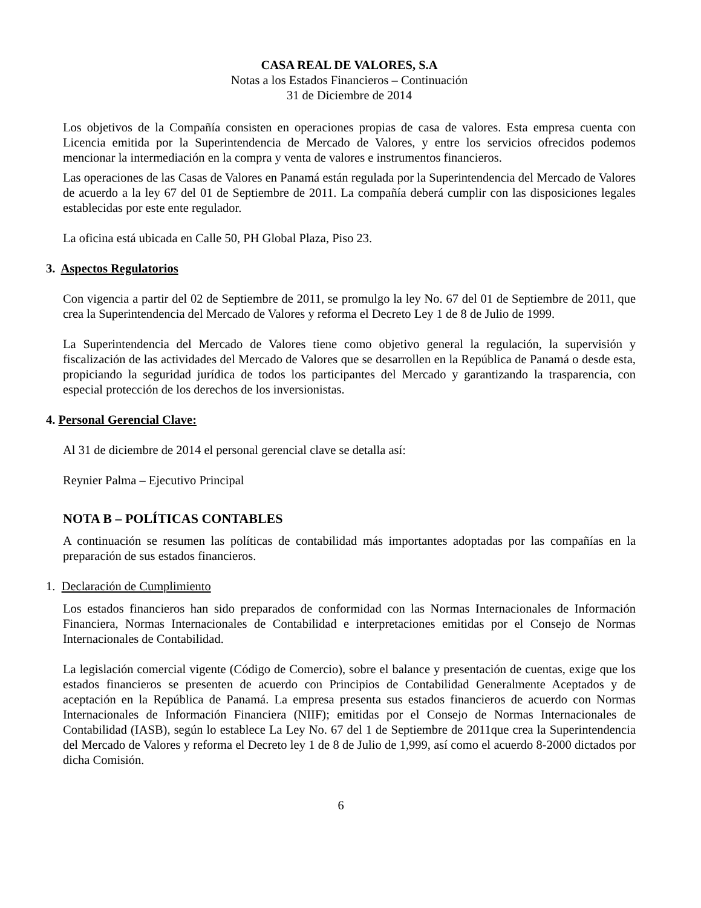CASA REAL DE VALORES, S.A
Notas a los Estados Financieros – Continuación
31 de Diciembre de 2014
Los objetivos de la Compañía consisten en operaciones propias de casa de valores. Esta empresa cuenta con Licencia emitida por la Superintendencia de Mercado de Valores, y entre los servicios ofrecidos podemos mencionar la intermediación en la compra y venta de valores e instrumentos financieros.
Las operaciones de las Casas de Valores en Panamá están regulada por la Superintendencia del Mercado de Valores de acuerdo a la ley 67 del 01 de Septiembre de 2011. La compañía deberá cumplir con las disposiciones legales establecidas por este ente regulador.
La oficina está ubicada en Calle 50, PH Global Plaza, Piso 23.
3. Aspectos Regulatorios
Con vigencia a partir del 02 de Septiembre de 2011, se promulgo la ley No. 67 del 01 de Septiembre de 2011, que crea la Superintendencia del Mercado de Valores y reforma el Decreto Ley 1 de 8 de Julio de 1999.
La Superintendencia del Mercado de Valores tiene como objetivo general la regulación, la supervisión y fiscalización de las actividades del Mercado de Valores que se desarrollen en la República de Panamá o desde esta, propiciando la seguridad jurídica de todos los participantes del Mercado y garantizando la trasparencia, con especial protección de los derechos de los inversionistas.
4. Personal Gerencial Clave:
Al 31 de diciembre de 2014 el personal gerencial clave se detalla así:
Reynier Palma – Ejecutivo Principal
NOTA B – POLÍTICAS CONTABLES
A continuación se resumen las políticas de contabilidad más importantes adoptadas por las compañías en la preparación de sus estados financieros.
1. Declaración de Cumplimiento
Los estados financieros han sido preparados de conformidad con las Normas Internacionales de Información Financiera, Normas Internacionales de Contabilidad e interpretaciones emitidas por el Consejo de Normas Internacionales de Contabilidad.
La legislación comercial vigente (Código de Comercio), sobre el balance y presentación de cuentas, exige que los estados financieros se presenten de acuerdo con Principios de Contabilidad Generalmente Aceptados y de aceptación en la República de Panamá. La empresa presenta sus estados financieros de acuerdo con Normas Internacionales de Información Financiera (NIIF); emitidas por el Consejo de Normas Internacionales de Contabilidad (IASB), según lo establece La Ley No. 67 del 1 de Septiembre de 2011que crea la Superintendencia del Mercado de Valores y reforma el Decreto ley 1 de 8 de Julio de 1,999, así como el acuerdo 8-2000 dictados por dicha Comisión.
6